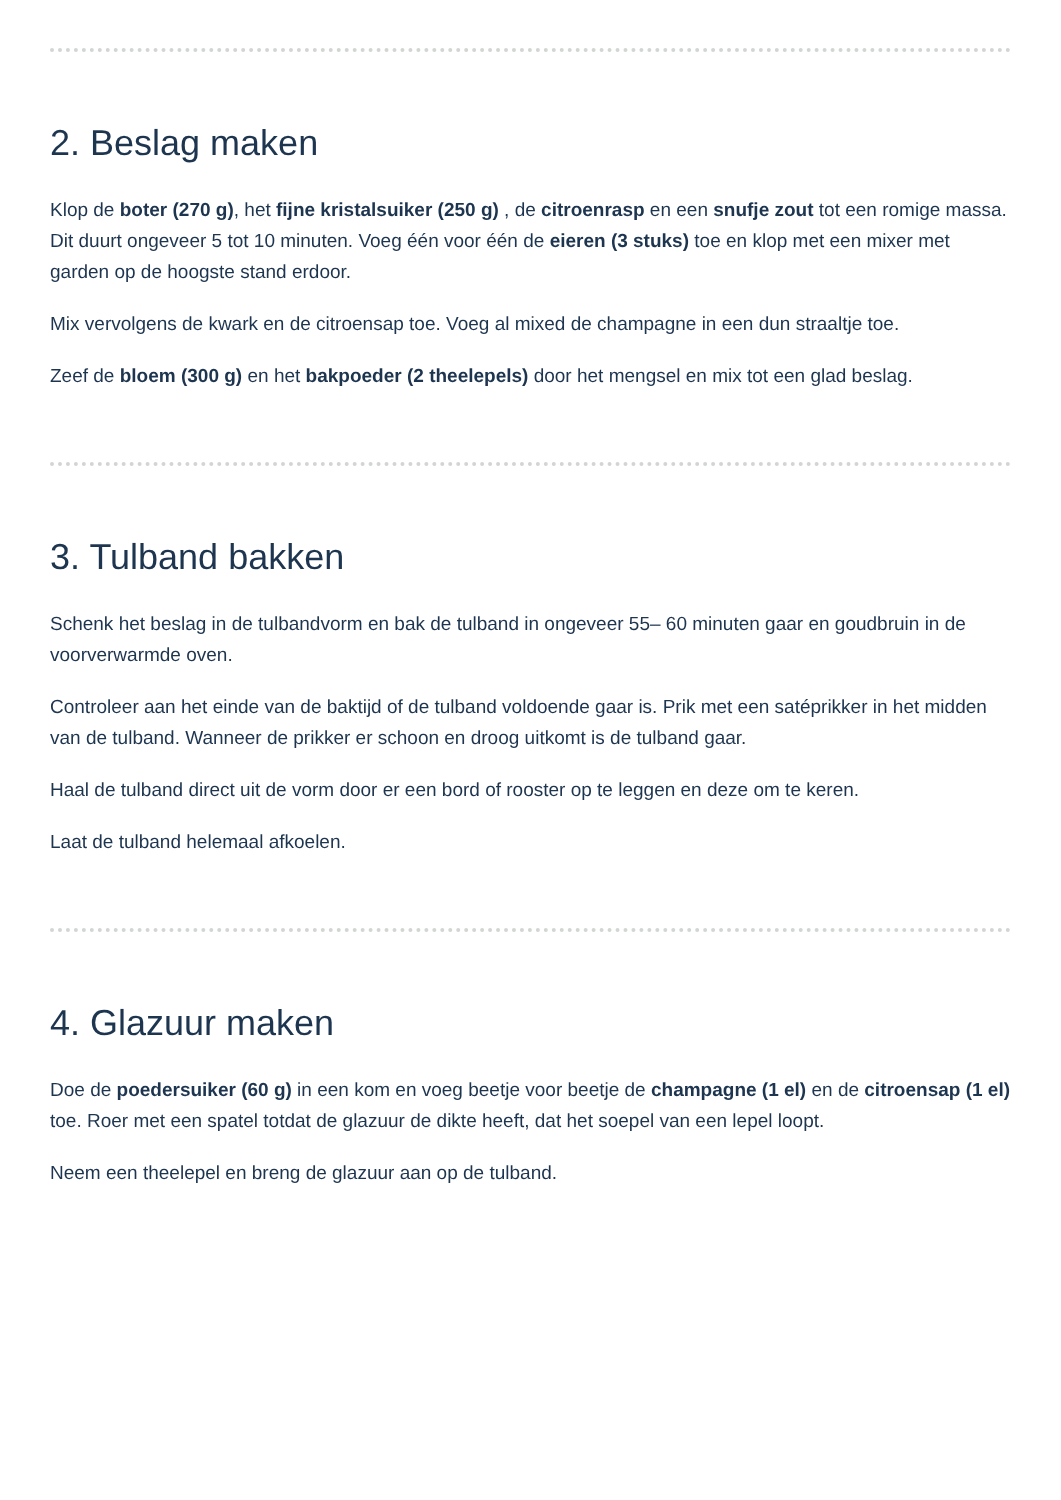2. Beslag maken
Klop de boter (270 g), het fijne kristalsuiker (250 g) , de citroenrasp en een snufje zout tot een romige massa. Dit duurt ongeveer 5 tot 10 minuten. Voeg één voor één de eieren (3 stuks) toe en klop met een mixer met garden op de hoogste stand erdoor.
Mix vervolgens de kwark en de citroensap toe. Voeg al mixed de champagne in een dun straaltje toe.
Zeef de bloem (300 g) en het bakpoeder (2 theelepels) door het mengsel en mix tot een glad beslag.
3. Tulband bakken
Schenk het beslag in de tulbandvorm en bak de tulband in ongeveer 55– 60 minuten gaar en goudbruin in de voorverwarmde oven.
Controleer aan het einde van de baktijd of de tulband voldoende gaar is. Prik met een satéprikker in het midden van de tulband. Wanneer de prikker er schoon en droog uitkomt is de tulband gaar.
Haal de tulband direct uit de vorm door er een bord of rooster op te leggen en deze om te keren.
Laat de tulband helemaal afkoelen.
4. Glazuur maken
Doe de poedersuiker (60 g) in een kom en voeg beetje voor beetje de champagne (1 el) en de citroensap (1 el) toe. Roer met een spatel totdat de glazuur de dikte heeft, dat het soepel van een lepel loopt.
Neem een theelepel en breng de glazuur aan op de tulband.